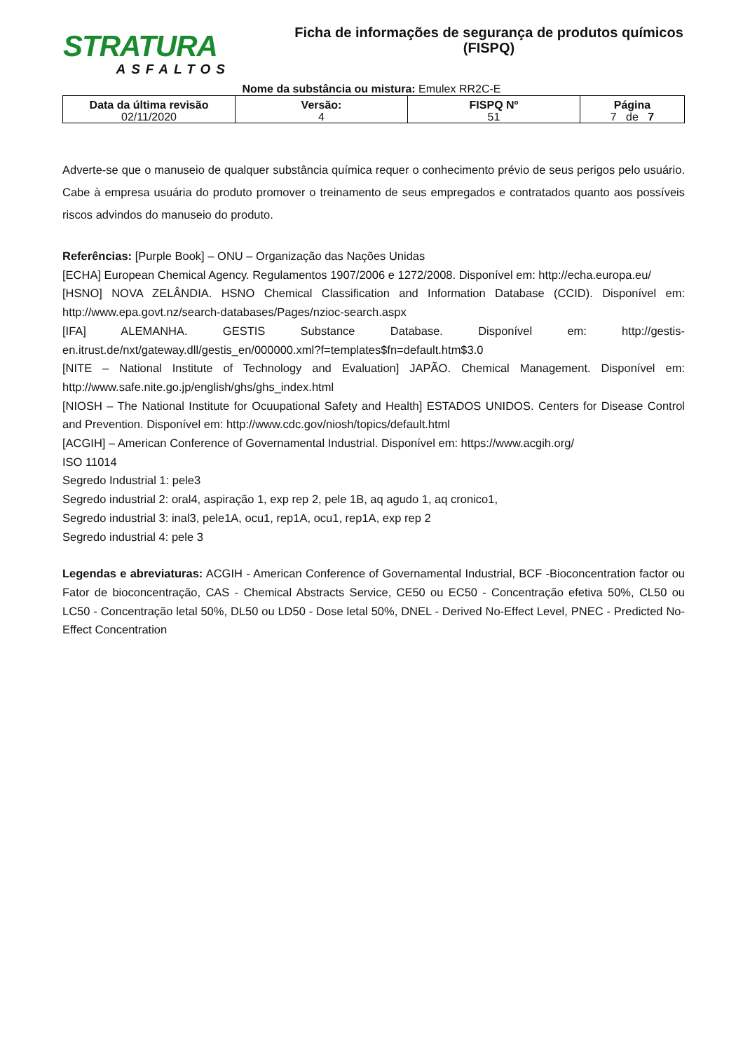STRATURA
ASFALTOS
Ficha de informações de segurança de produtos químicos
(FISPQ)
Nome da substância ou mistura: Emulex RR2C-E
| Data da última revisão 02/11/2020 | Versão: 4 | FISPQ Nº 51 | Página 7 de 7 |
Adverte-se que o manuseio de qualquer substância química requer o conhecimento prévio de seus perigos pelo usuário. Cabe à empresa usuária do produto promover o treinamento de seus empregados e contratados quanto aos possíveis riscos advindos do manuseio do produto.
Referências: [Purple Book] – ONU – Organização das Nações Unidas
[ECHA] European Chemical Agency. Regulamentos 1907/2006 e 1272/2008. Disponível em: http://echa.europa.eu/
[HSNO] NOVA ZELÂNDIA. HSNO Chemical Classification and Information Database (CCID). Disponível em: http://www.epa.govt.nz/search-databases/Pages/nzioc-search.aspx
[IFA] ALEMANHA. GESTIS Substance Database. Disponível em: http://gestis-en.itrust.de/nxt/gateway.dll/gestis_en/000000.xml?f=templates$fn=default.htm$3.0
[NITE – National Institute of Technology and Evaluation] JAPÃO. Chemical Management. Disponível em: http://www.safe.nite.go.jp/english/ghs/ghs_index.html
[NIOSH – The National Institute for Ocuupational Safety and Health] ESTADOS UNIDOS. Centers for Disease Control and Prevention. Disponível em: http://www.cdc.gov/niosh/topics/default.html
[ACGIH] – American Conference of Governamental Industrial. Disponível em: https://www.acgih.org/
ISO 11014
Segredo Industrial 1: pele3
Segredo industrial 2: oral4, aspiração 1, exp rep 2, pele 1B, aq agudo 1, aq cronico1,
Segredo industrial 3: inal3, pele1A, ocu1, rep1A, ocu1, rep1A, exp rep 2
Segredo industrial 4: pele 3
Legendas e abreviaturas: ACGIH - American Conference of Governamental Industrial, BCF -Bioconcentration factor ou Fator de bioconcentração, CAS - Chemical Abstracts Service, CE50 ou EC50 - Concentração efetiva 50%, CL50 ou LC50 - Concentração letal 50%, DL50 ou LD50 - Dose letal 50%, DNEL - Derived No-Effect Level, PNEC - Predicted No-Effect Concentration